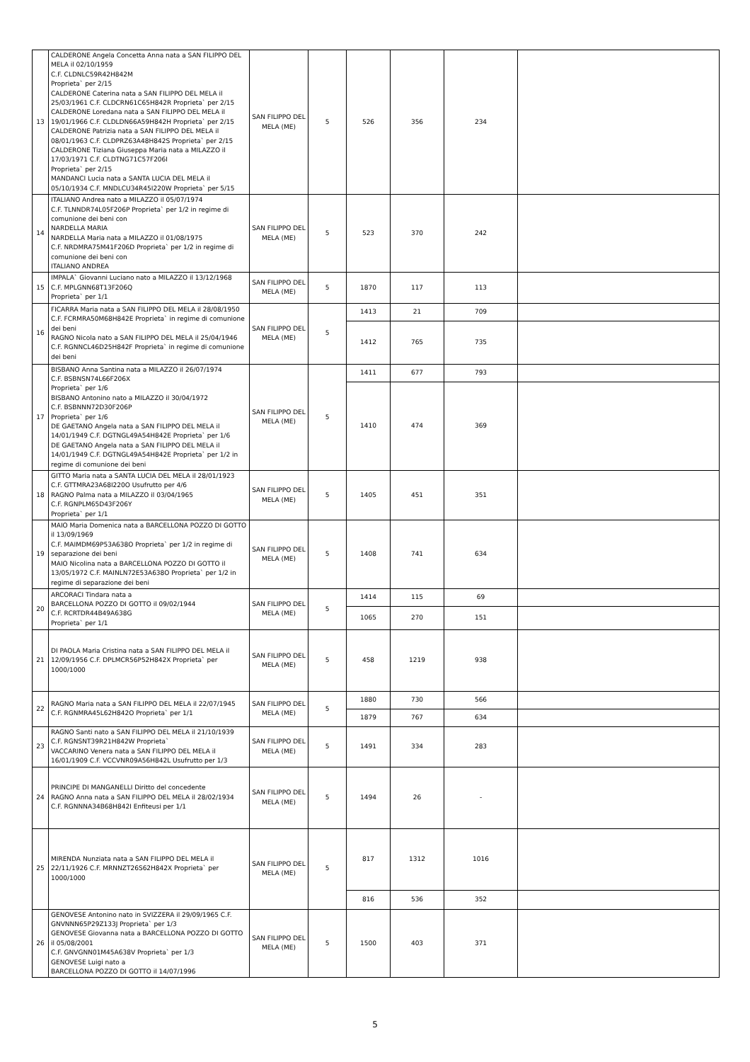| 13 | CALDERONE Angela Concetta Anna nata a SAN FILIPPO DEL MELA il 02/10/1959 C.F. CLDNLC59R42H842M Proprieta` per 2/15 CALDERONE Caterina nata a SAN FILIPPO DEL MELA il 25/03/1961 C.F. CLDCRN61C65H842R Proprieta` per 2/15 CALDERONE Loredana nata a SAN FILIPPO DEL MELA il 19/01/1966 C.F. CLDLDN66A59H842H Proprieta` per 2/15 CALDERONE Patrizia nata a SAN FILIPPO DEL MELA il 08/01/1963 C.F. CLDPRZ63A48H842S Proprieta` per 2/15 CALDERONE Tiziana Giuseppa Maria nata a MILAZZO il 17/03/1971 C.F. CLDTNG71C57F206I Proprieta` per 2/15 MANDANCI Lucia nata a SANTA LUCIA DEL MELA il 05/10/1934 C.F. MNDLCU34R45I220W Proprieta` per 5/15 | SAN FILIPPO DEL MELA (ME) | 5 | 526 | 356 | 234 | |
| 14 | ITALIANO Andrea nato a MILAZZO il 05/07/1974 C.F. TLNNDR74L05F206P Proprieta` per 1/2 in regime di comunione dei beni con NARDELLA MARIA NARDELLA Maria nata a MILAZZO il 01/08/1975 C.F. NRDMRA75M41F206D Proprieta` per 1/2 in regime di comunione dei beni con ITALIANO ANDREA | SAN FILIPPO DEL MELA (ME) | 5 | 523 | 370 | 242 | |
| 15 | IMPALA` Giovanni Luciano nato a MILAZZO il 13/12/1968 C.F. MPLGNN68T13F206Q Proprieta` per 1/1 | SAN FILIPPO DEL MELA (ME) | 5 | 1870 | 117 | 113 | |
| 16 | FICARRA Maria nata a SAN FILIPPO DEL MELA il 28/08/1950 C.F. FCRMRA50M68H842E Proprieta` in regime di comunione dei beni RAGNO Nicola nato a SAN FILIPPO DEL MELA il 25/04/1946 C.F. RGNNCL46D25H842F Proprieta` in regime di comunione dei beni | SAN FILIPPO DEL MELA (ME) | 5 | 1413 | 21 | 709 | |
| | | | | 1412 | 765 | 735 | |
| 17 | BISBANO Anna Santina nata a MILAZZO il 26/07/1974 C.F. BSBNSN74L66F206X Proprieta` per 1/6 BISBANO Antonino nato a MILAZZO il 30/04/1972 C.F. BSBNNN72D30F206P Proprieta` per 1/6 DE GAETANO Angela nata a SAN FILIPPO DEL MELA il 14/01/1949 C.F. DGTNGL49A54H842E Proprieta` per 1/6 DE GAETANO Angela nata a SAN FILIPPO DEL MELA il 14/01/1949 C.F. DGTNGL49A54H842E Proprieta` per 1/2 in regime di comunione dei beni | SAN FILIPPO DEL MELA (ME) | 5 | 1411 | 677 | 793 | |
| | | | | 1410 | 474 | 369 | |
| 18 | GITTO Maria nata a SANTA LUCIA DEL MELA il 28/01/1923 C.F. GTTMRA23A68I220O Usufrutto per 4/6 RAGNO Palma nata a MILAZZO il 03/04/1965 C.F. RGNPLM65D43F206Y Proprieta` per 1/1 | SAN FILIPPO DEL MELA (ME) | 5 | 1405 | 451 | 351 | |
| 19 | MAIO Maria Domenica nata a BARCELLONA POZZO DI GOTTO il 13/09/1969 C.F. MAIMDM69P53A638O Proprieta` per 1/2 in regime di separazione dei beni MAIO Nicolina nata a BARCELLONA POZZO DI GOTTO il 13/05/1972 C.F. MAINLN72E53A638O Proprieta` per 1/2 in regime di separazione dei beni | SAN FILIPPO DEL MELA (ME) | 5 | 1408 | 741 | 634 | |
| 20 | ARCORACI Tindara nata a BARCELLONA POZZO DI GOTTO il 09/02/1944 C.F. RCRTDR44B49A638G Proprieta` per 1/1 | SAN FILIPPO DEL MELA (ME) | 5 | 1414 | 115 | 69 | |
| | | | | 1065 | 270 | 151 | |
| 21 | DI PAOLA Maria Cristina nata a SAN FILIPPO DEL MELA il 12/09/1956 C.F. DPLMCR56P52H842X Proprieta` per 1000/1000 | SAN FILIPPO DEL MELA (ME) | 5 | 458 | 1219 | 938 | |
| 22 | RAGNO Maria nata a SAN FILIPPO DEL MELA il 22/07/1945 C.F. RGNMRA45L62H842O Proprieta` per 1/1 | SAN FILIPPO DEL MELA (ME) | 5 | 1880 | 730 | 566 | |
| | | | | 1879 | 767 | 634 | |
| 23 | RAGNO Santi nato a SAN FILIPPO DEL MELA il 21/10/1939 C.F. RGNSNT39R21H842W Proprieta` VACCARINO Venera nata a SAN FILIPPO DEL MELA il 16/01/1909 C.F. VCCVNR09A56H842L Usufrutto per 1/3 | SAN FILIPPO DEL MELA (ME) | 5 | 1491 | 334 | 283 | |
| 24 | PRINCIPE DI MANGANELLI Diritto del concedente RAGNO Anna nata a SAN FILIPPO DEL MELA il 28/02/1934 C.F. RGNNNA34B68H842I Enfiteusi per 1/1 | SAN FILIPPO DEL MELA (ME) | 5 | 1494 | 26 | - | |
| 25 | MIRENDA Nunziata nata a SAN FILIPPO DEL MELA il 22/11/1926 C.F. MRNNZT26S62H842X Proprieta` per 1000/1000 | SAN FILIPPO DEL MELA (ME) | 5 | 817 | 1312 | 1016 | |
| | | | | 816 | 536 | 352 | |
| 26 | GENOVESE Antonino nato in SVIZZERA il 29/09/1965 C.F. GNVNNN65P29Z133J Proprieta` per 1/3 GENOVESE Giovanna nata a BARCELLONA POZZO DI GOTTO il 05/08/2001 C.F. GNVGNN01M45A638V Proprieta` per 1/3 GENOVESE Luigi nato a BARCELLONA POZZO DI GOTTO il 14/07/1996 | SAN FILIPPO DEL MELA (ME) | 5 | 1500 | 403 | 371 | |
5